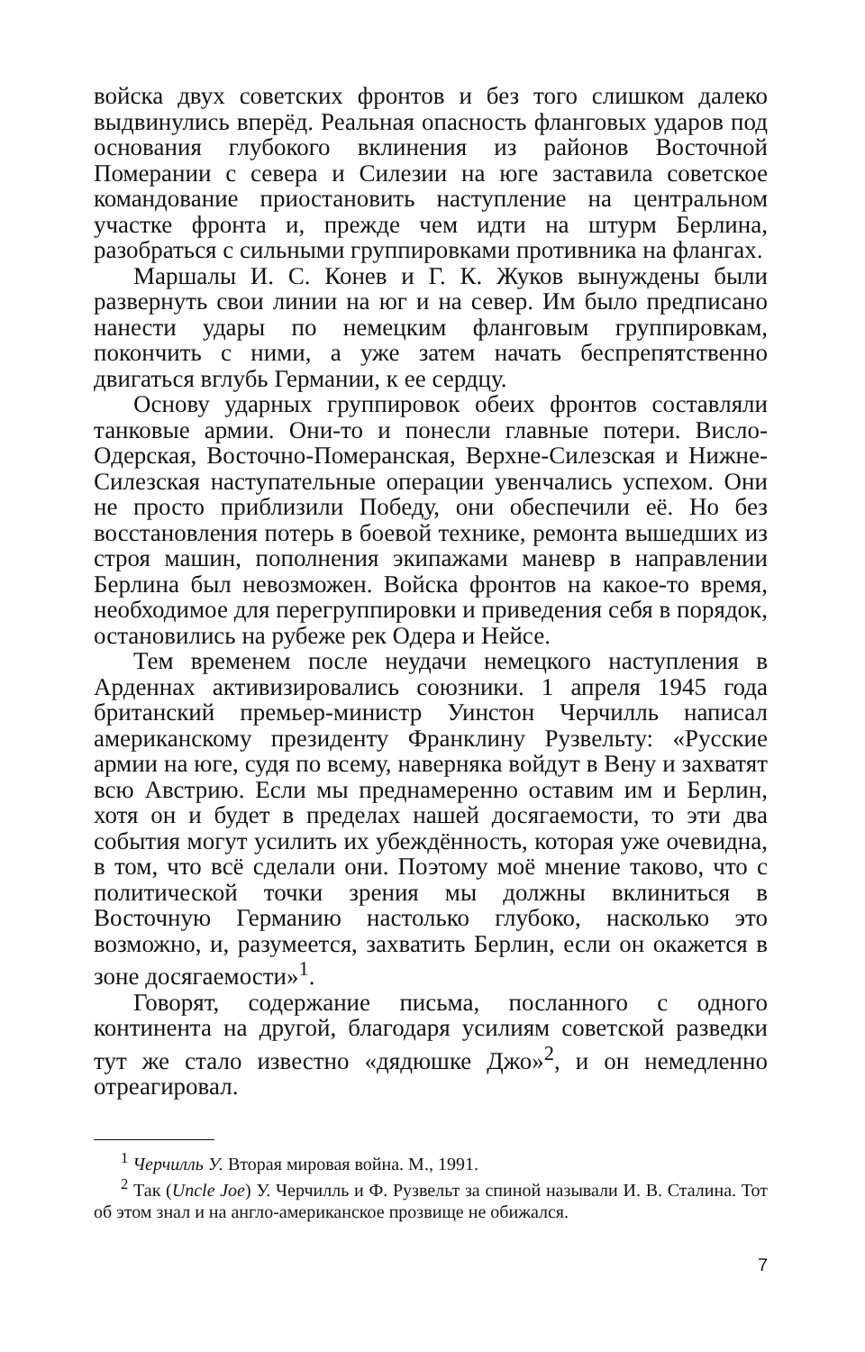войска двух советских фронтов и без того слишком далеко выдвинулись вперёд. Реальная опасность фланговых ударов под основания глубокого вклинения из районов Восточной Померании с севера и Силезии на юге заставила советское командование приостановить наступление на центральном участке фронта и, прежде чем идти на штурм Берлина, разобраться с сильными группировками противника на флангах.
Маршалы И. С. Конев и Г. К. Жуков вынуждены были развернуть свои линии на юг и на север. Им было предписано нанести удары по немецким фланговым группировкам, покончить с ними, а уже затем начать беспрепятственно двигаться вглубь Германии, к ее сердцу.
Основу ударных группировок обеих фронтов составляли танковые армии. Они-то и понесли главные потери. Висло-Одерская, Восточно-Померанская, Верхне-Силезская и Нижне-Силезская наступательные операции увенчались успехом. Они не просто приблизили Победу, они обеспечили её. Но без восстановления потерь в боевой технике, ремонта вышедших из строя машин, пополнения экипажами маневр в направлении Берлина был невозможен. Войска фронтов на какое-то время, необходимое для перегруппировки и приведения себя в порядок, остановились на рубеже рек Одера и Нейсе.
Тем временем после неудачи немецкого наступления в Арденнах активизировались союзники. 1 апреля 1945 года британский премьер-министр Уинстон Черчилль написал американскому президенту Франклину Рузвельту: «Русские армии на юге, судя по всему, наверняка войдут в Вену и захватят всю Австрию. Если мы преднамеренно оставим им и Берлин, хотя он и будет в пределах нашей досягаемости, то эти два события могут усилить их убеждённость, которая уже очевидна, в том, что всё сделали они. Поэтому моё мнение таково, что с политической точки зрения мы должны вклиниться в Восточную Германию настолько глубоко, насколько это возможно, и, разумеется, захватить Берлин, если он окажется в зоне досягаемости»<sup>1</sup>.
Говорят, содержание письма, посланного с одного континента на другой, благодаря усилиям советской разведки тут же стало известно «дядюшке Джо»<sup>2</sup>, и он немедленно отреагировал.
<sup>1</sup> Черчилль У. Вторая мировая война. М., 1991.
<sup>2</sup> Так (Uncle Joe) У. Черчилль и Ф. Рузвельт за спиной называли И. В. Сталина. Тот об этом знал и на англо-американское прозвище не обижался.
7